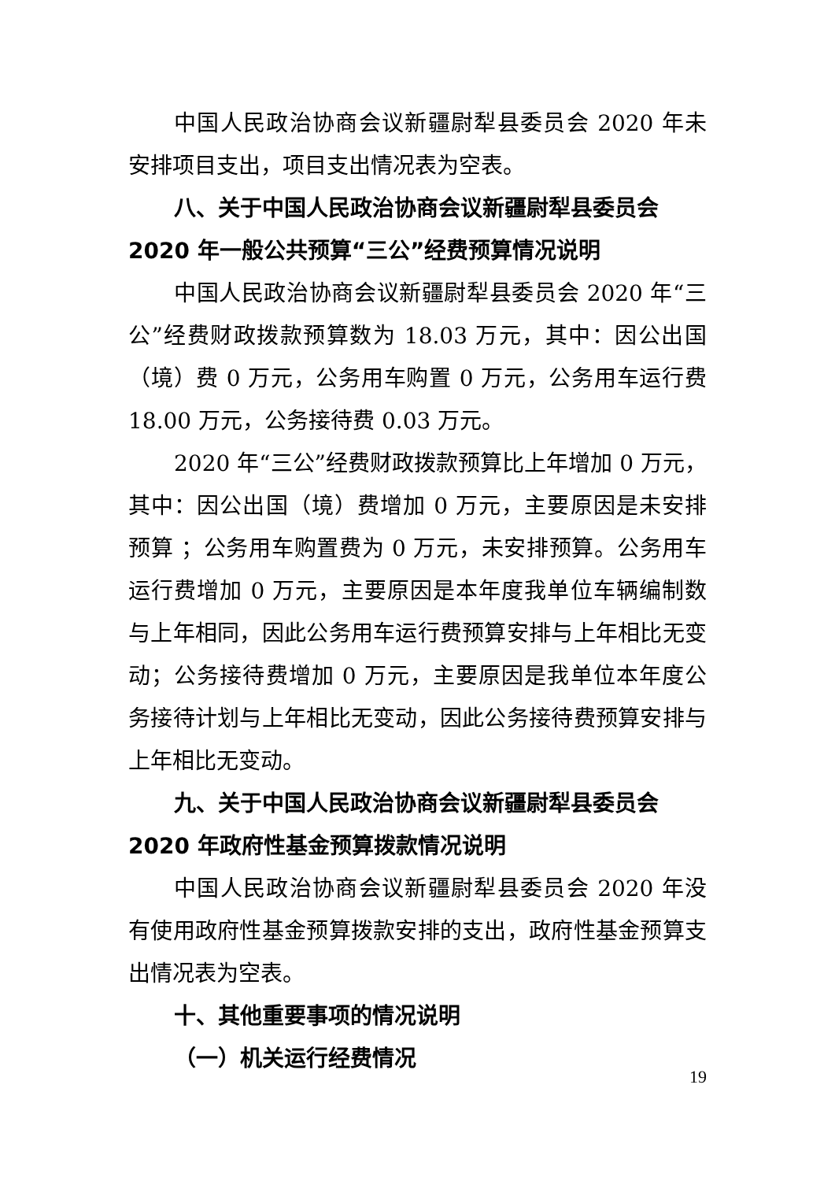中国人民政治协商会议新疆尉犁县委员会 2020 年未安排项目支出，项目支出情况表为空表。
八、关于中国人民政治协商会议新疆尉犁县委员会 2020 年一般公共预算“三公”经费预算情况说明
中国人民政治协商会议新疆尉犁县委员会 2020 年“三公”经费财政拨款预算数为 18.03 万元，其中：因公出国（境）费 0 万元，公务用车购置 0 万元，公务用车运行费 18.00 万元，公务接待费 0.03 万元。
2020 年“三公”经费财政拨款预算比上年增加 0 万元，其中：因公出国（境）费增加 0 万元，主要原因是未安排预算 ；公务用车购置费为 0 万元，未安排预算。公务用车运行费增加 0 万元，主要原因是本年度我单位车辆编制数与上年相同，因此公务用车运行费预算安排与上年相比无变动；公务接待费增加 0 万元，主要原因是我单位本年度公务接待计划与上年相比无变动，因此公务接待费预算安排与上年相比无变动。
九、关于中国人民政治协商会议新疆尉犁县委员会 2020 年政府性基金预算拨款情况说明
中国人民政治协商会议新疆尉犁县委员会 2020 年没有使用政府性基金预算拨款安排的支出，政府性基金预算支出情况表为空表。
十、其他重要事项的情况说明
（一）机关运行经费情况
19